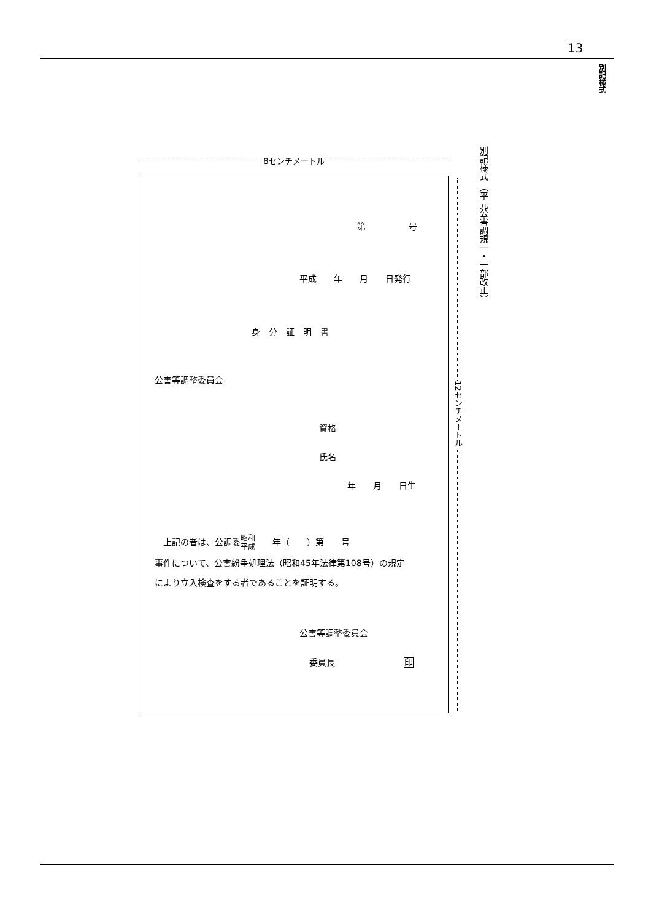13
別記様式
別記様式 （平元公害調規一・一部改正）
8センチメートル
12センチメートル
第　　　　　号
平成　　年　　月　　日発行
身　分　証　明　書
公害等調整委員会
資格
氏名
年　　月　　日生
　上記の者は、公調委昭和
平成　　年（　　）第　　号
事件について、公害紛争処理法（昭和45年法律第108号）の規定
により立入検査をする者であることを証明する。
公害等調整委員会
委員長　　　　　　　　印